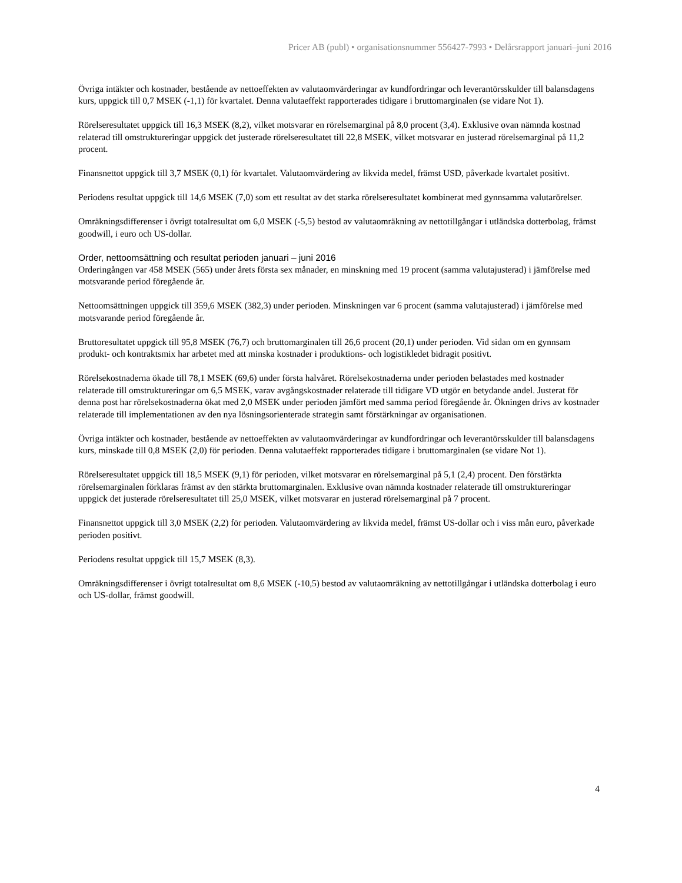Pricer AB (publ) • organisationsnummer 556427-7993 • Delårsrapport januari–juni 2016
Övriga intäkter och kostnader, bestående av nettoeffekten av valutaomvärderingar av kundfordringar och leverantörsskulder till balansdagens kurs, uppgick till 0,7 MSEK (-1,1) för kvartalet. Denna valutaeffekt rapporterades tidigare i bruttomarginalen (se vidare Not 1).
Rörelseresultatet uppgick till 16,3 MSEK (8,2), vilket motsvarar en rörelsemarginal på 8,0 procent (3,4). Exklusive ovan nämnda kostnad relaterad till omstruktureringar uppgick det justerade rörelseresultatet till 22,8 MSEK, vilket motsvarar en justerad rörelsemarginal på 11,2 procent.
Finansnettot uppgick till 3,7 MSEK (0,1) för kvartalet. Valutaomvärdering av likvida medel, främst USD, påverkade kvartalet positivt.
Periodens resultat uppgick till 14,6 MSEK (7,0) som ett resultat av det starka rörelseresultatet kombinerat med gynnsamma valutarörelser.
Omräkningsdifferenser i övrigt totalresultat om 6,0 MSEK (-5,5) bestod av valutaomräkning av nettotillgångar i utländska dotterbolag, främst goodwill, i euro och US-dollar.
Order, nettoomsättning och resultat perioden januari – juni 2016
Orderingången var 458 MSEK (565) under årets första sex månader, en minskning med 19 procent (samma valutajusterad) i jämförelse med motsvarande period föregående år.
Nettoomsättningen uppgick till 359,6 MSEK (382,3) under perioden. Minskningen var 6 procent (samma valutajusterad) i jämförelse med motsvarande period föregående år.
Bruttoresultatet uppgick till 95,8 MSEK (76,7) och bruttomarginalen till 26,6 procent (20,1) under perioden. Vid sidan om en gynnsam produkt- och kontraktsmix har arbetet med att minska kostnader i produktions- och logistikledet bidragit positivt.
Rörelsekostnaderna ökade till 78,1 MSEK (69,6) under första halvåret. Rörelsekostnaderna under perioden belastades med kostnader relaterade till omstruktureringar om 6,5 MSEK, varav avgångskostnader relaterade till tidigare VD utgör en betydande andel. Justerat för denna post har rörelsekostnaderna ökat med 2,0 MSEK under perioden jämfört med samma period föregående år. Ökningen drivs av kostnader relaterade till implementationen av den nya lösningsorienterade strategin samt förstärkningar av organisationen.
Övriga intäkter och kostnader, bestående av nettoeffekten av valutaomvärderingar av kundfordringar och leverantörsskulder till balansdagens kurs, minskade till 0,8 MSEK (2,0) för perioden. Denna valutaeffekt rapporterades tidigare i bruttomarginalen (se vidare Not 1).
Rörelseresultatet uppgick till 18,5 MSEK (9,1) för perioden, vilket motsvarar en rörelsemarginal på 5,1 (2,4) procent. Den förstärkta rörelsemarginalen förklaras främst av den stärkta bruttomarginalen. Exklusive ovan nämnda kostnader relaterade till omstruktureringar uppgick det justerade rörelseresultatet till 25,0 MSEK, vilket motsvarar en justerad rörelsemarginal på 7 procent.
Finansnettot uppgick till 3,0 MSEK (2,2) för perioden. Valutaomvärdering av likvida medel, främst US-dollar och i viss mån euro, påverkade perioden positivt.
Periodens resultat uppgick till 15,7 MSEK (8,3).
Omräkningsdifferenser i övrigt totalresultat om 8,6 MSEK (-10,5) bestod av valutaomräkning av nettotillgångar i utländska dotterbolag i euro och US-dollar, främst goodwill.
4